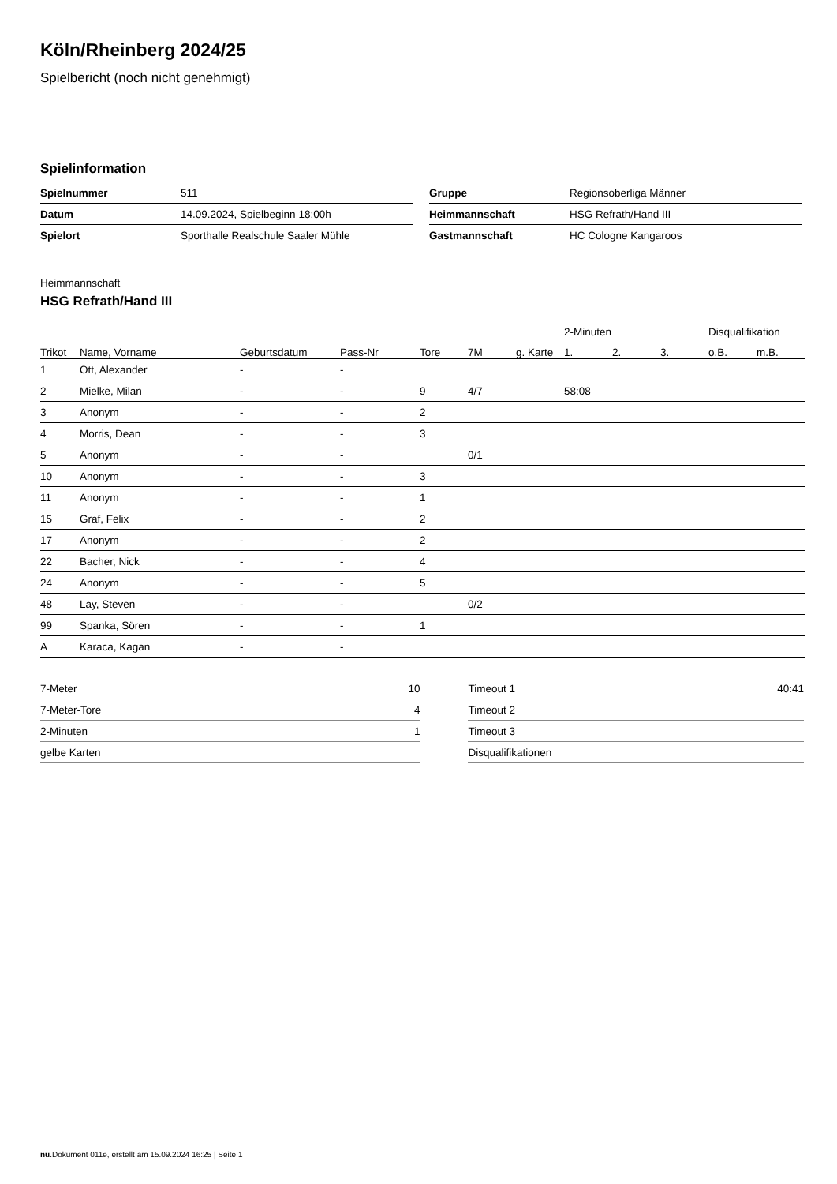Köln/Rheinberg 2024/25
Spielbericht (noch nicht genehmigt)
Spielinformation
| Spielnummer | 511 |
| Datum | 14.09.2024, Spielbeginn 18:00h |
| Spielort | Sporthalle Realschule Saaler Mühle |
| Gruppe | Regionsoberliga Männer |
| Heimmannschaft | HSG Refrath/Hand III |
| Gastmannschaft | HC Cologne Kangaroos |
Heimmannschaft
HSG Refrath/Hand III
| | | | | | | | 2-Minuten | | | Disqualifikation | |
| --- | --- | --- | --- | --- | --- | --- | --- | --- | --- | --- | --- |
| Trikot | Name, Vorname | Geburtsdatum | Pass-Nr | Tore | 7M | g. Karte | 1. | 2. | 3. | o.B. | m.B. |
| 1 | Ott, Alexander | - | - | | | | | | | | |
| 2 | Mielke, Milan | - | - | 9 | 4/7 | | 58:08 | | | | |
| 3 | Anonym | - | - | 2 | | | | | | | |
| 4 | Morris, Dean | - | - | 3 | | | | | | | |
| 5 | Anonym | - | - | | 0/1 | | | | | | |
| 10 | Anonym | - | - | 3 | | | | | | | |
| 11 | Anonym | - | - | 1 | | | | | | | |
| 15 | Graf, Felix | - | - | 2 | | | | | | | |
| 17 | Anonym | - | - | 2 | | | | | | | |
| 22 | Bacher, Nick | - | - | 4 | | | | | | | |
| 24 | Anonym | - | - | 5 | | | | | | | |
| 48 | Lay, Steven | - | - | | 0/2 | | | | | | |
| 99 | Spanka, Sören | - | - | 1 | | | | | | | |
| A | Karaca, Kagan | - | - | | | | | | | | |
| 7-Meter | 10 |
| 7-Meter-Tore | 4 |
| 2-Minuten | 1 |
| gelbe Karten | |
| Timeout 1 | 40:41 |
| Timeout 2 | |
| Timeout 3 | |
| Disqualifikationen | |
nu.Dokument 011e, erstellt am 15.09.2024 16:25 | Seite 1